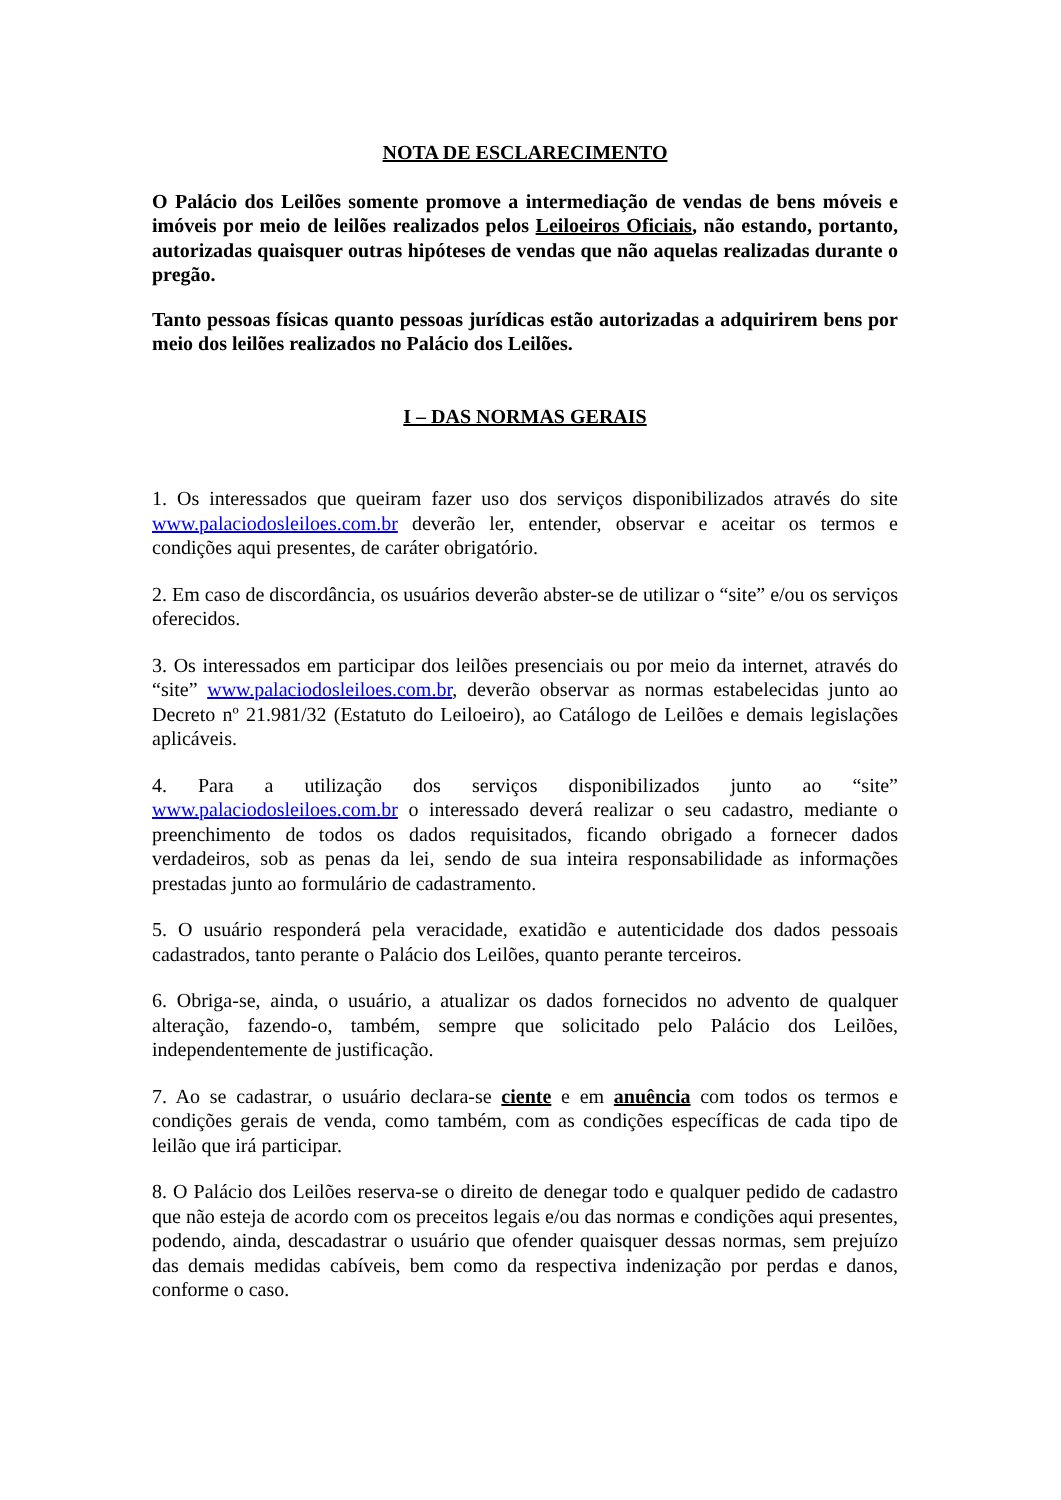NOTA DE ESCLARECIMENTO
O Palácio dos Leilões somente promove a intermediação de vendas de bens móveis e imóveis por meio de leilões realizados pelos Leiloeiros Oficiais, não estando, portanto, autorizadas quaisquer outras hipóteses de vendas que não aquelas realizadas durante o pregão.
Tanto pessoas físicas quanto pessoas jurídicas estão autorizadas a adquirirem bens por meio dos leilões realizados no Palácio dos Leilões.
I – DAS NORMAS GERAIS
1. Os interessados que queiram fazer uso dos serviços disponibilizados através do site www.palaciodosleiloes.com.br deverão ler, entender, observar e aceitar os termos e condições aqui presentes, de caráter obrigatório.
2. Em caso de discordância, os usuários deverão abster-se de utilizar o “site” e/ou os serviços oferecidos.
3. Os interessados em participar dos leilões presenciais ou por meio da internet, através do “site” www.palaciodosleiloes.com.br, deverão observar as normas estabelecidas junto ao Decreto nº 21.981/32 (Estatuto do Leiloeiro), ao Catálogo de Leilões e demais legislações aplicáveis.
4. Para a utilização dos serviços disponibilizados junto ao “site” www.palaciodosleiloes.com.br o interessado deverá realizar o seu cadastro, mediante o preenchimento de todos os dados requisitados, ficando obrigado a fornecer dados verdadeiros, sob as penas da lei, sendo de sua inteira responsabilidade as informações prestadas junto ao formulário de cadastramento.
5. O usuário responderá pela veracidade, exatidão e autenticidade dos dados pessoais cadastrados, tanto perante o Palácio dos Leilões, quanto perante terceiros.
6. Obriga-se, ainda, o usuário, a atualizar os dados fornecidos no advento de qualquer alteração, fazendo-o, também, sempre que solicitado pelo Palácio dos Leilões, independentemente de justificação.
7. Ao se cadastrar, o usuário declara-se ciente e em anuência com todos os termos e condições gerais de venda, como também, com as condições específicas de cada tipo de leilão que irá participar.
8. O Palácio dos Leilões reserva-se o direito de denegar todo e qualquer pedido de cadastro que não esteja de acordo com os preceitos legais e/ou das normas e condições aqui presentes, podendo, ainda, descadastrar o usuário que ofender quaisquer dessas normas, sem prejuízo das demais medidas cabíveis, bem como da respectiva indenização por perdas e danos, conforme o caso.